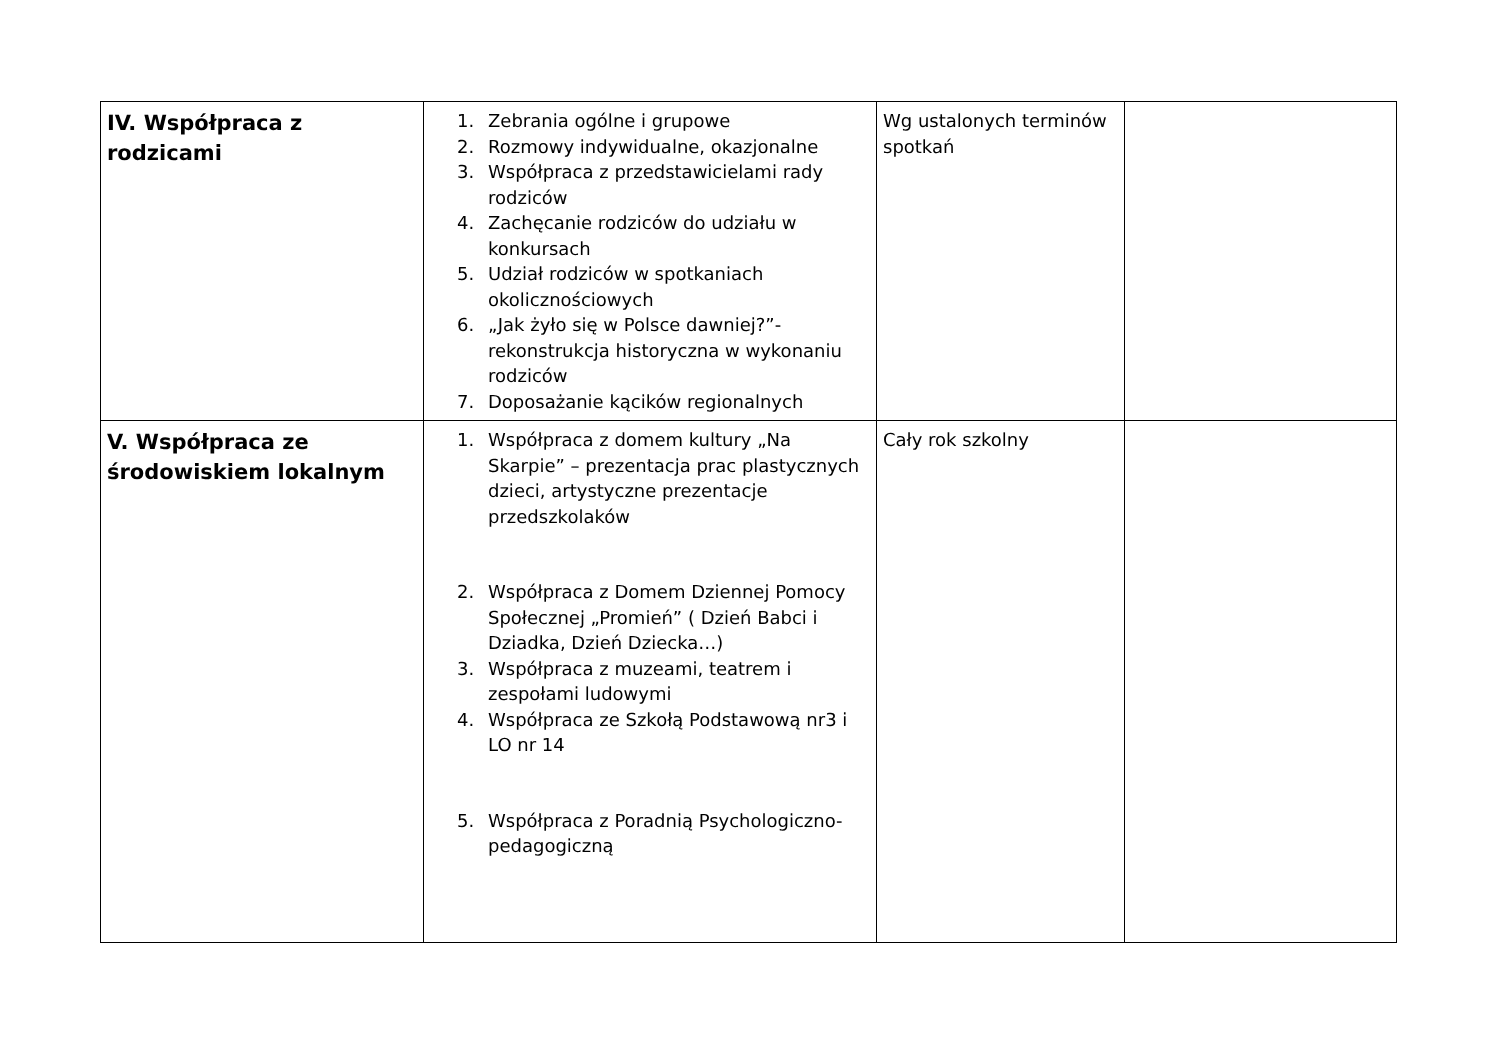| IV. Współpraca z rodzicami | 1. Zebrania ogólne i grupowe 2. Rozmowy indywidualne, okazjonalne 3. Współpraca z przedstawicielami rady rodziców 4. Zachęcanie rodziców do udziału w konkursach 5. Udział rodziców w spotkaniach okolicznościowych 6. „Jak żyło się w Polsce dawniej?”- rekonstrukcja historyczna w wykonaniu rodziców 7. Doposażanie kącików regionalnych | Wg ustalonych terminów spotkań | |
| V. Współpraca ze środowiskiem lokalnym | 1. Współpraca z domem kultury „Na Skarpie” – prezentacja prac plastycznych dzieci, artystyczne prezentacje przedszkolaków 2. Współpraca z Domem Dziennej Pomocy Społecznej „Promień” ( Dzień Babci i Dziadka, Dzień Dziecka…) 3. Współpraca z muzeami, teatrem i zespołami ludowymi 4. Współpraca ze Szkołą Podstawową nr3 i LO nr 14 5. Współpraca z Poradnią Psychologiczno-pedagogiczną | Cały rok szkolny | |